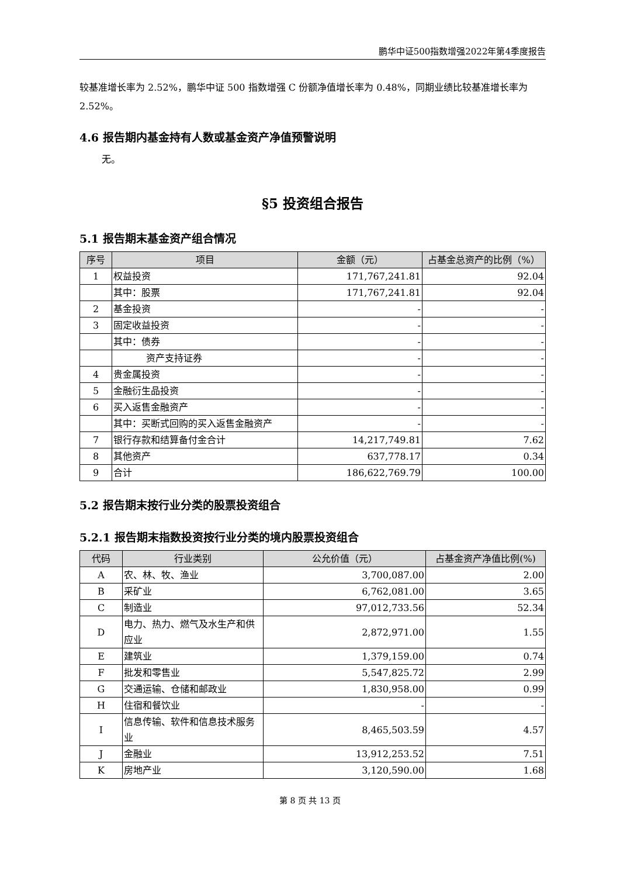鹏华中证500指数增强2022年第4季度报告
较基准增长率为 2.52%，鹏华中证 500 指数增强 C 份额净值增长率为 0.48%，同期业绩比较基准增长率为 2.52%。
4.6 报告期内基金持有人数或基金资产净值预警说明
无。
§5 投资组合报告
5.1 报告期末基金资产组合情况
| 序号 | 项目 | 金额（元） | 占基金总资产的比例（%） |
| --- | --- | --- | --- |
| 1 | 权益投资 | 171,767,241.81 | 92.04 |
| | 其中：股票 | 171,767,241.81 | 92.04 |
| 2 | 基金投资 | - | - |
| 3 | 固定收益投资 | - | - |
| | 其中：债券 | - | - |
| | 资产支持证券 | - | - |
| 4 | 贵金属投资 | - | - |
| 5 | 金融衍生品投资 | - | - |
| 6 | 买入返售金融资产 | - | - |
| | 其中：买断式回购的买入返售金融资产 | - | - |
| 7 | 银行存款和结算备付金合计 | 14,217,749.81 | 7.62 |
| 8 | 其他资产 | 637,778.17 | 0.34 |
| 9 | 合计 | 186,622,769.79 | 100.00 |
5.2 报告期末按行业分类的股票投资组合
5.2.1 报告期末指数投资按行业分类的境内股票投资组合
| 代码 | 行业类别 | 公允价值（元） | 占基金资产净值比例(%) |
| --- | --- | --- | --- |
| A | 农、林、牧、渔业 | 3,700,087.00 | 2.00 |
| B | 采矿业 | 6,762,081.00 | 3.65 |
| C | 制造业 | 97,012,733.56 | 52.34 |
| D | 电力、热力、燃气及水生产和供应业 | 2,872,971.00 | 1.55 |
| E | 建筑业 | 1,379,159.00 | 0.74 |
| F | 批发和零售业 | 5,547,825.72 | 2.99 |
| G | 交通运输、仓储和邮政业 | 1,830,958.00 | 0.99 |
| H | 住宿和餐饮业 | - | - |
| I | 信息传输、软件和信息技术服务业 | 8,465,503.59 | 4.57 |
| J | 金融业 | 13,912,253.52 | 7.51 |
| K | 房地产业 | 3,120,590.00 | 1.68 |
第 8 页 共 13 页